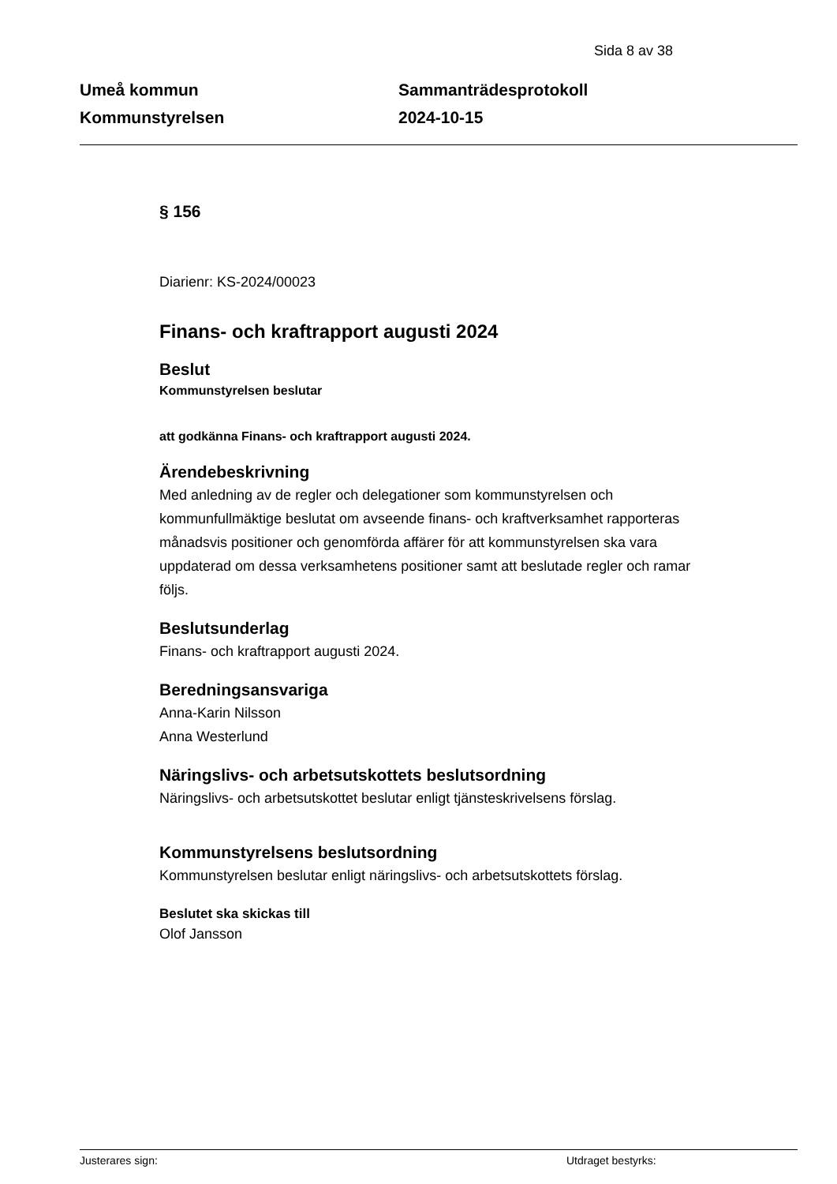Sida 8 av 38
Umeå kommun
Kommunstyrelsen
Sammanträdesprotokoll
2024-10-15
§ 156
Diarienr: KS-2024/00023
Finans- och kraftrapport augusti 2024
Beslut
Kommunstyrelsen beslutar
att godkänna Finans- och kraftrapport augusti 2024.
Ärendebeskrivning
Med anledning av de regler och delegationer som kommunstyrelsen och kommunfullmäktige beslutat om avseende finans- och kraftverksamhet rapporteras månadsvis positioner och genomförda affärer för att kommunstyrelsen ska vara uppdaterad om dessa verksamhetens positioner samt att beslutade regler och ramar följs.
Beslutsunderlag
Finans- och kraftrapport augusti 2024.
Beredningsansvariga
Anna-Karin Nilsson
Anna Westerlund
Näringslivs- och arbetsutskottets beslutsordning
Näringslivs- och arbetsutskottet beslutar enligt tjänsteskrivelsens förslag.
Kommunstyrelsens beslutsordning
Kommunstyrelsen beslutar enligt näringslivs- och arbetsutskottets förslag.
Beslutet ska skickas till
Olof Jansson
Justerares sign: Utdraget bestyrks: